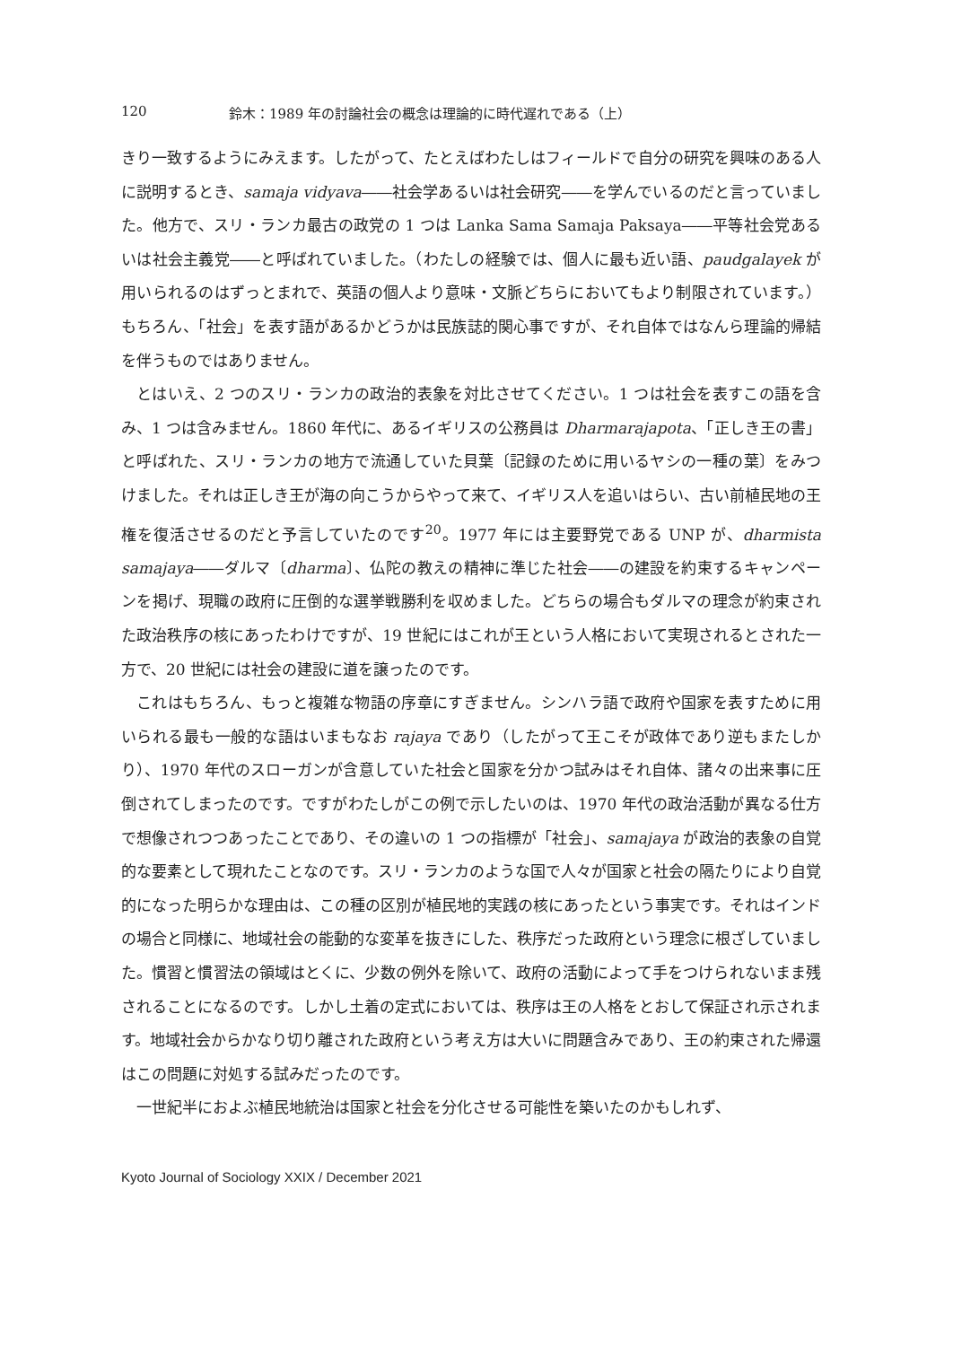120 鈴木：1989 年の討論社会の概念は理論的に時代遅れである（上）
きり一致するようにみえます。したがって、たとえばわたしはフィールドで自分の研究を興味のある人に説明するとき、samaja vidyava――社会学あるいは社会研究――を学んでいるのだと言っていました。他方で、スリ・ランカ最古の政党の 1 つは Lanka Sama Samaja Paksaya――平等社会党あるいは社会主義党――と呼ばれていました。（わたしの経験では、個人に最も近い語、paudgalayek が用いられるのはずっとまれで、英語の個人より意味・文脈どちらにおいてもより制限されています。）もちろん、「社会」を表す語があるかどうかは民族誌的関心事ですが、それ自体ではなんら理論的帰結を伴うものではありません。
とはいえ、2 つのスリ・ランカの政治的表象を対比させてください。1 つは社会を表すこの語を含み、1 つは含みません。1860 年代に、あるイギリスの公務員は Dharmarajapota、「正しき王の書」と呼ばれた、スリ・ランカの地方で流通していた貝葉〔記録のために用いるヤシの一種の葉〕をみつけました。それは正しき王が海の向こうからやって来て、イギリス人を追いはらい、古い前植民地の王権を復活させるのだと予言していたのです<sup>20</sup>。1977 年には主要野党である UNP が、dharmista samajaya――ダルマ〔dharma〕、仏陀の教えの精神に準じた社会――の建設を約束するキャンペーンを掲げ、現職の政府に圧倒的な選挙戦勝利を収めました。どちらの場合もダルマの理念が約束された政治秩序の核にあったわけですが、19 世紀にはこれが王という人格において実現されるとされた一方で、20 世紀には社会の建設に道を譲ったのです。
これはもちろん、もっと複雑な物語の序章にすぎません。シンハラ語で政府や国家を表すために用いられる最も一般的な語はいまもなお rajaya であり（したがって王こそが政体であり逆もまたしかり）、1970 年代のスローガンが含意していた社会と国家を分かつ試みはそれ自体、諸々の出来事に圧倒されてしまったのです。ですがわたしがこの例で示したいのは、1970 年代の政治活動が異なる仕方で想像されつつあったことであり、その違いの 1 つの指標が「社会」、samajaya が政治的表象の自覚的な要素として現れたことなのです。スリ・ランカのような国で人々が国家と社会の隔たりにより自覚的になった明らかな理由は、この種の区別が植民地的実践の核にあったという事実です。それはインドの場合と同様に、地域社会の能動的な変革を抜きにした、秩序だった政府という理念に根ざしていました。慣習と慣習法の領域はとくに、少数の例外を除いて、政府の活動によって手をつけられないまま残されることになるのです。しかし土着の定式においては、秩序は王の人格をとおして保証され示されます。地域社会からかなり切り離された政府という考え方は大いに問題含みであり、王の約束された帰還はこの問題に対処する試みだったのです。
一世紀半におよぶ植民地統治は国家と社会を分化させる可能性を築いたのかもしれず、
Kyoto Journal of Sociology XXIX / December 2021